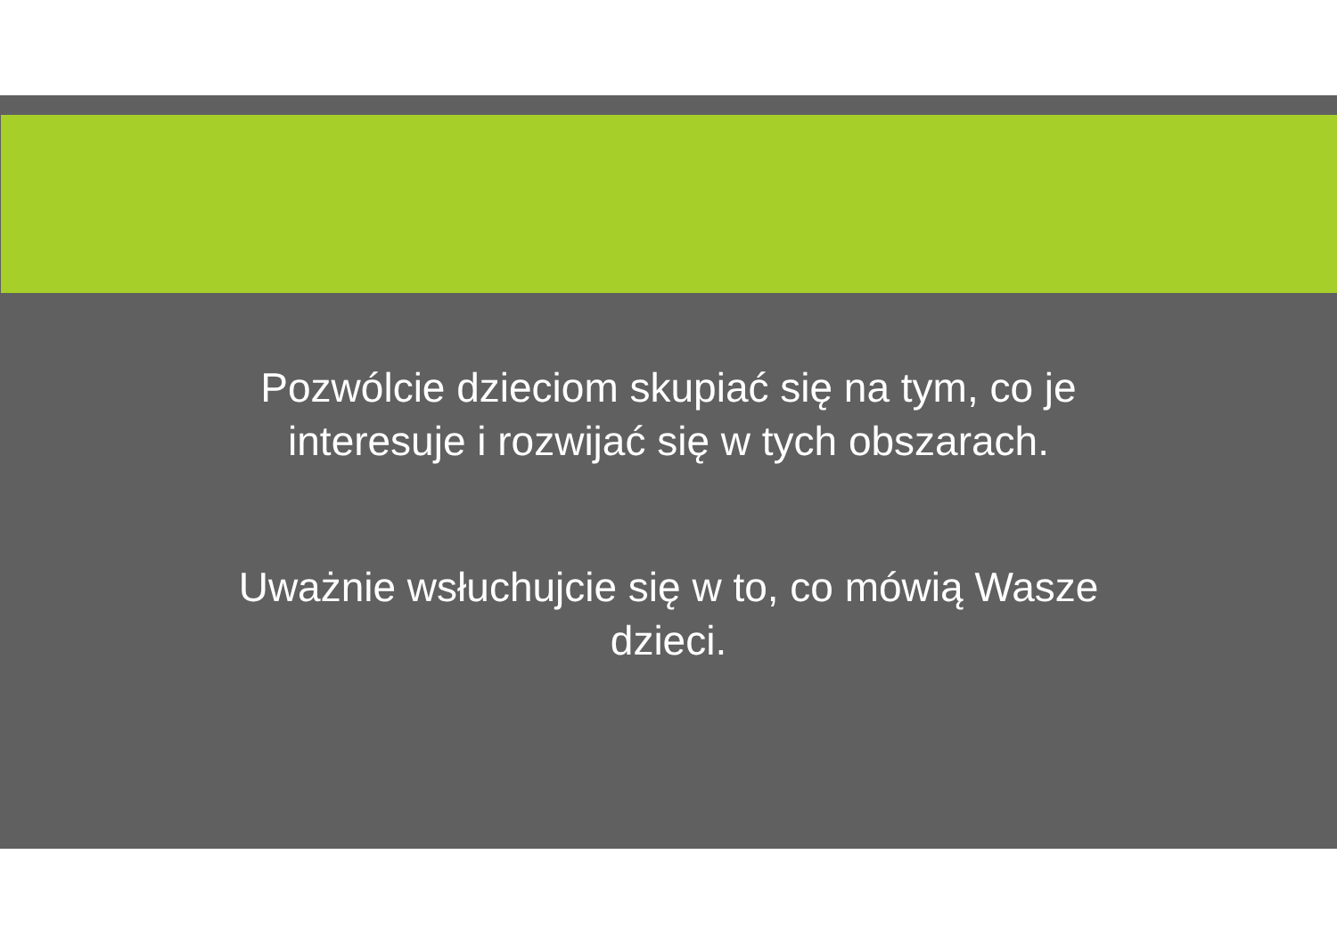Pozwólcie dzieciom skupiać się na tym, co je
interesuje i rozwijać się w tych obszarach.
Uważnie wsłuchujcie się w to, co mówią Wasze
dzieci.